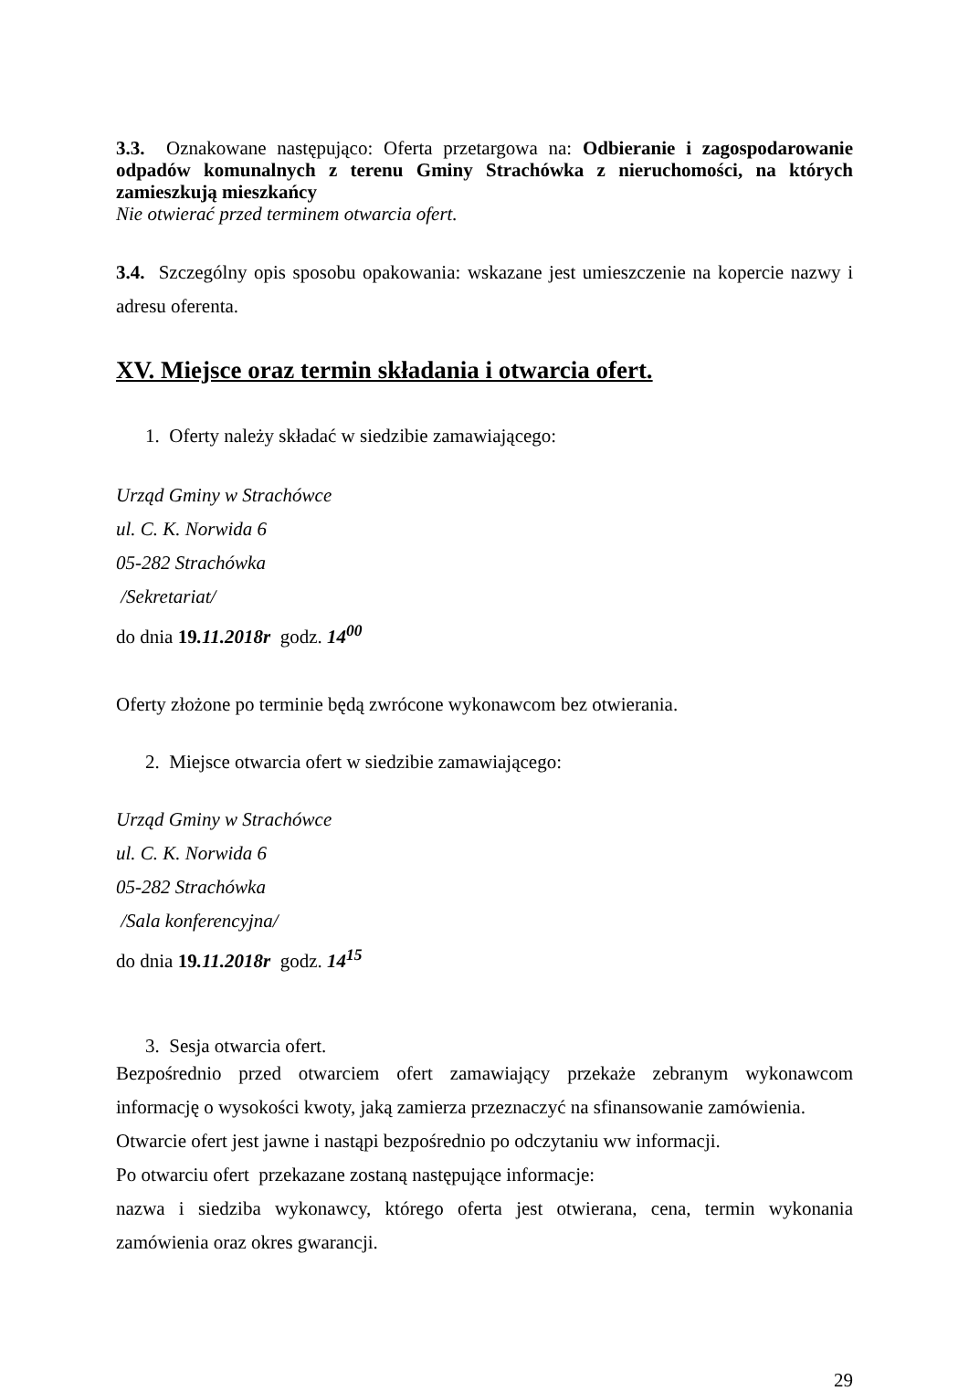3.3. Oznakowane następująco: Oferta przetargowa na: Odbieranie i zagospodarowanie odpadów komunalnych z terenu Gminy Strachówka z nieruchomości, na których zamieszkują mieszkańcy
Nie otwierać przed terminem otwarcia ofert.
3.4. Szczególny opis sposobu opakowania: wskazane jest umieszczenie na kopercie nazwy i adresu oferenta.
XV. Miejsce oraz termin składania i otwarcia ofert.
1. Oferty należy składać w siedzibie zamawiającego:
Urząd Gminy w Strachówce
ul. C. K. Norwida 6
05-282 Strachówka
/Sekretariat/
do dnia 19.11.2018r godz. 14<sup>00</sup>
Oferty złożone po terminie będą zwrócone wykonawcom bez otwierania.
2. Miejsce otwarcia ofert w siedzibie zamawiającego:
Urząd Gminy w Strachówce
ul. C. K. Norwida 6
05-282 Strachówka
/Sala konferencyjna/
do dnia 19.11.2018r godz. 14<sup>15</sup>
3. Sesja otwarcia ofert.
Bezpośrednio przed otwarciem ofert zamawiający przekaże zebranym wykonawcom informację o wysokości kwoty, jaką zamierza przeznaczyć na sfinansowanie zamówienia.
Otwarcie ofert jest jawne i nastąpi bezpośrednio po odczytaniu ww informacji.
Po otwarciu ofert przekazane zostaną następujące informacje:
nazwa i siedziba wykonawcy, którego oferta jest otwierana, cena, termin wykonania zamówienia oraz okres gwarancji.
29